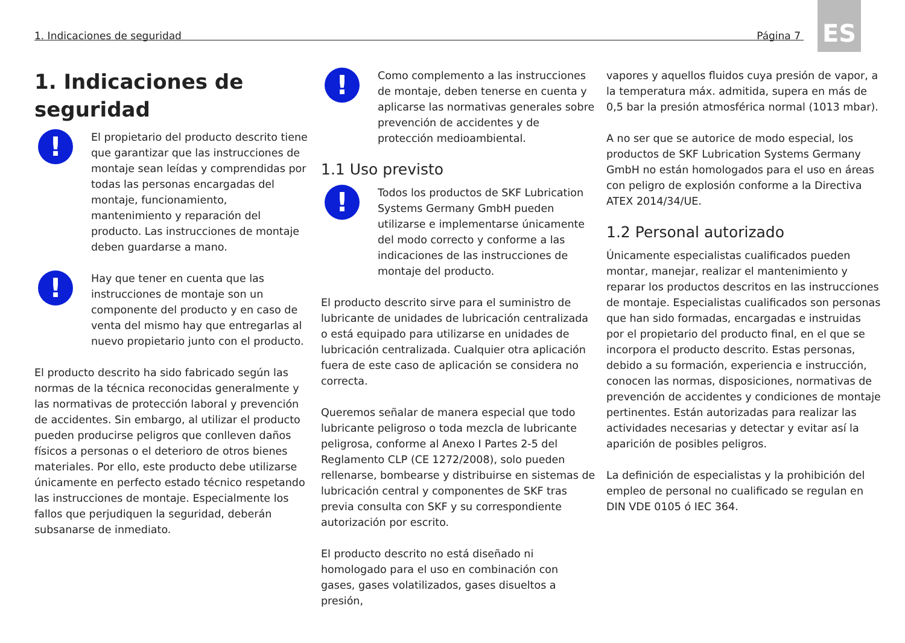1. Indicaciones de seguridad Página 7
ES
1. Indicaciones de seguridad
!
El propietario del producto descrito tiene que garantizar que las instrucciones de montaje sean leídas y comprendidas por todas las personas encargadas del montaje, funcionamiento, mantenimiento y reparación del producto. Las instrucciones de montaje deben guardarse a mano.
!
Hay que tener en cuenta que las instrucciones de montaje son un componente del producto y en caso de venta del mismo hay que entregarlas al nuevo propietario junto con el producto.
El producto descrito ha sido fabricado según las normas de la técnica reconocidas generalmente y las normativas de protección laboral y prevención de accidentes. Sin embargo, al utilizar el producto pueden producirse peligros que conlleven daños físicos a personas o el deterioro de otros bienes materiales. Por ello, este producto debe utilizarse únicamente en perfecto estado técnico respetando las instrucciones de montaje. Especialmente los fallos que perjudiquen la seguridad, deberán subsanarse de inmediato.
!
Como complemento a las instrucciones de montaje, deben tenerse en cuenta y aplicarse las normativas generales sobre prevención de accidentes y de protección medioambiental.
1.1 Uso previsto
!
Todos los productos de SKF Lubrication Systems Germany GmbH pueden utilizarse e implementarse únicamente del modo correcto y conforme a las indicaciones de las instrucciones de montaje del producto.
El producto descrito sirve para el suministro de lubricante de unidades de lubricación centralizada o está equipado para utilizarse en unidades de lubricación centralizada. Cualquier otra aplicación fuera de este caso de aplicación se considera no correcta.
Queremos señalar de manera especial que todo lubricante peligroso o toda mezcla de lubricante peligrosa, conforme al Anexo I Partes 2-5 del Reglamento CLP (CE 1272/2008), solo pueden rellenarse, bombearse y distribuirse en sistemas de lubricación central y componentes de SKF tras previa consulta con SKF y su correspondiente autorización por escrito.
El producto descrito no está diseñado ni homologado para el uso en combinación con gases, gases volatilizados, gases disueltos a presión,
vapores y aquellos fluidos cuya presión de vapor, a la temperatura máx. admitida, supera en más de 0,5 bar la presión atmosférica normal (1013 mbar).
A no ser que se autorice de modo especial, los productos de SKF Lubrication Systems Germany GmbH no están homologados para el uso en áreas con peligro de explosión conforme a la Directiva ATEX 2014/34/UE.
1.2 Personal autorizado
Únicamente especialistas cualificados pueden montar, manejar, realizar el mantenimiento y reparar los productos descritos en las instrucciones de montaje. Especialistas cualificados son personas que han sido formadas, encargadas e instruidas por el propietario del producto final, en el que se incorpora el producto descrito. Estas personas, debido a su formación, experiencia e instrucción, conocen las normas, disposiciones, normativas de prevención de accidentes y condiciones de montaje pertinentes. Están autorizadas para realizar las actividades necesarias y detectar y evitar así la aparición de posibles peligros.
La definición de especialistas y la prohibición del empleo de personal no cualificado se regulan en DIN VDE 0105 ó IEC 364.